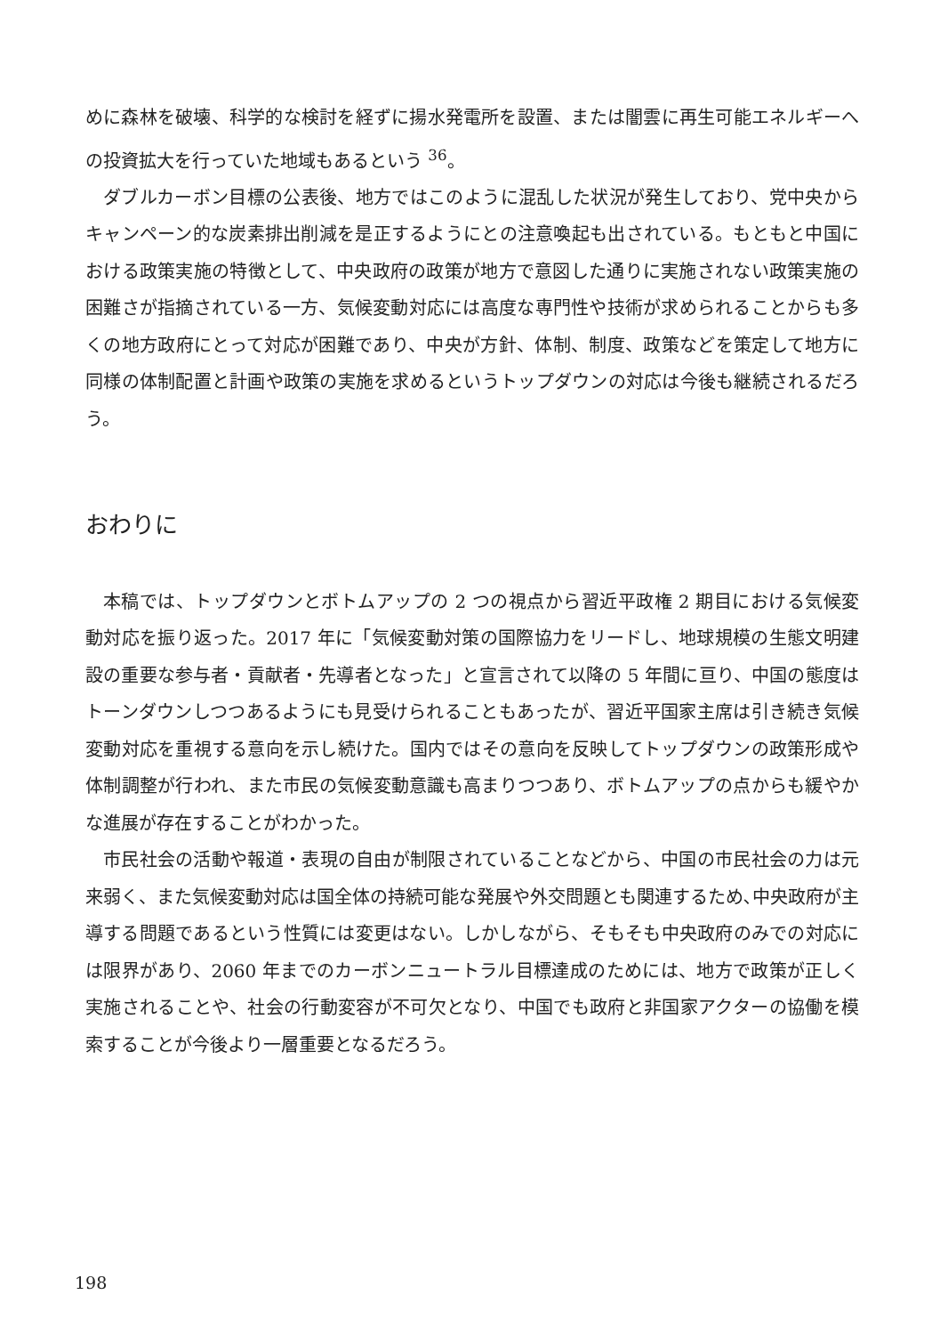めに森林を破壊、科学的な検討を経ずに揚水発電所を設置、または闇雲に再生可能エネルギーへの投資拡大を行っていた地域もあるという <sup>36</sup>。
ダブルカーボン目標の公表後、地方ではこのように混乱した状況が発生しており、党中央からキャンペーン的な炭素排出削減を是正するようにとの注意喚起も出されている。もともと中国における政策実施の特徴として、中央政府の政策が地方で意図した通りに実施されない政策実施の困難さが指摘されている一方、気候変動対応には高度な専門性や技術が求められることからも多くの地方政府にとって対応が困難であり、中央が方針、体制、制度、政策などを策定して地方に同様の体制配置と計画や政策の実施を求めるというトップダウンの対応は今後も継続されるだろう。
おわりに
本稿では、トップダウンとボトムアップの 2 つの視点から習近平政権 2 期目における気候変動対応を振り返った。2017 年に「気候変動対策の国際協力をリードし、地球規模の生態文明建設の重要な参与者・貢献者・先導者となった」と宣言されて以降の 5 年間に亘り、中国の態度はトーンダウンしつつあるようにも見受けられることもあったが、習近平国家主席は引き続き気候変動対応を重視する意向を示し続けた。国内ではその意向を反映してトップダウンの政策形成や体制調整が行われ、また市民の気候変動意識も高まりつつあり、ボトムアップの点からも緩やかな進展が存在することがわかった。
市民社会の活動や報道・表現の自由が制限されていることなどから、中国の市民社会の力は元来弱く、また気候変動対応は国全体の持続可能な発展や外交問題とも関連するため､中央政府が主導する問題であるという性質には変更はない。しかしながら、そもそも中央政府のみでの対応には限界があり、2060 年までのカーボンニュートラル目標達成のためには、地方で政策が正しく実施されることや、社会の行動変容が不可欠となり、中国でも政府と非国家アクターの協働を模索することが今後より一層重要となるだろう。
198